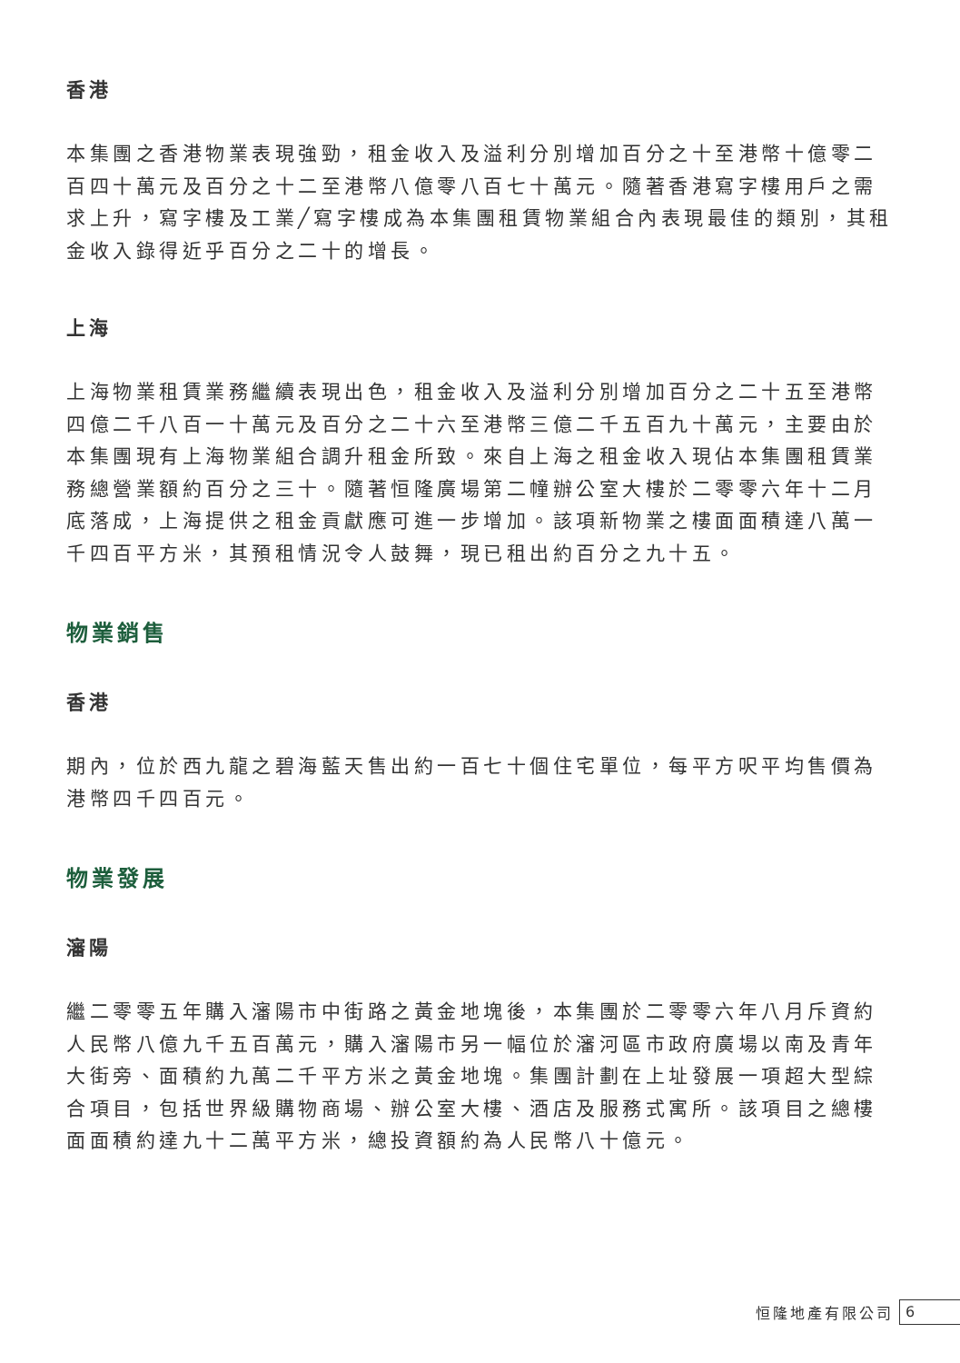香港
本集團之香港物業表現強勁，租金收入及溢利分別增加百分之十至港幣十億零二百四十萬元及百分之十二至港幣八億零八百七十萬元。隨著香港寫字樓用戶之需求上升，寫字樓及工業╱寫字樓成為本集團租賃物業組合內表現最佳的類別，其租金收入錄得近乎百分之二十的增長。
上海
上海物業租賃業務繼續表現出色，租金收入及溢利分別增加百分之二十五至港幣四億二千八百一十萬元及百分之二十六至港幣三億二千五百九十萬元，主要由於本集團現有上海物業組合調升租金所致。來自上海之租金收入現佔本集團租賃業務總營業額約百分之三十。隨著恒隆廣場第二幢辦公室大樓於二零零六年十二月底落成，上海提供之租金貢獻應可進一步增加。該項新物業之樓面面積達八萬一千四百平方米，其預租情況令人鼓舞，現已租出約百分之九十五。
物業銷售
香港
期內，位於西九龍之碧海藍天售出約一百七十個住宅單位，每平方呎平均售價為港幣四千四百元。
物業發展
瀋陽
繼二零零五年購入瀋陽市中街路之黃金地塊後，本集團於二零零六年八月斥資約人民幣八億九千五百萬元，購入瀋陽市另一幅位於瀋河區市政府廣場以南及青年大街旁、面積約九萬二千平方米之黃金地塊。集團計劃在上址發展一項超大型綜合項目，包括世界級購物商場、辦公室大樓、酒店及服務式寓所。該項目之總樓面面積約達九十二萬平方米，總投資額約為人民幣八十億元。
恒隆地產有限公司 6